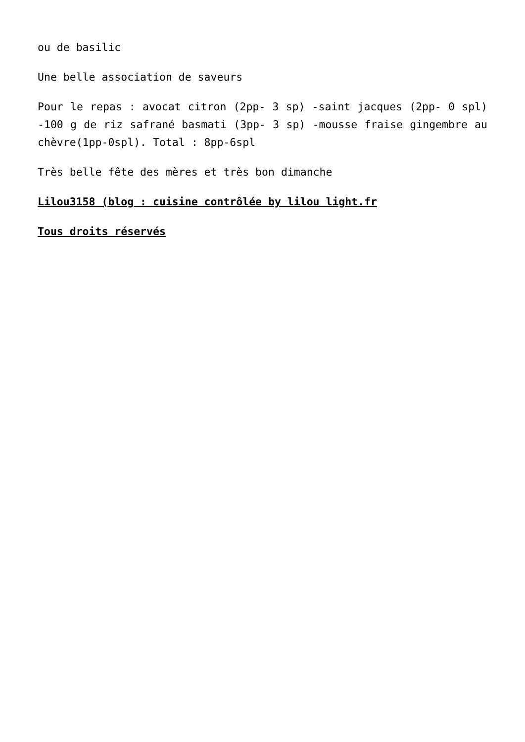ou de basilic
Une belle association de saveurs
Pour le repas : avocat citron (2pp- 3 sp) -saint jacques (2pp- 0 spl) -100 g de riz safrané basmati (3pp- 3 sp) -mousse fraise gingembre au chèvre(1pp-0spl). Total : 8pp-6spl
Très belle fête des mères et très bon dimanche
Lilou3158 (blog : cuisine contrôlée by lilou light.fr
Tous droits réservés